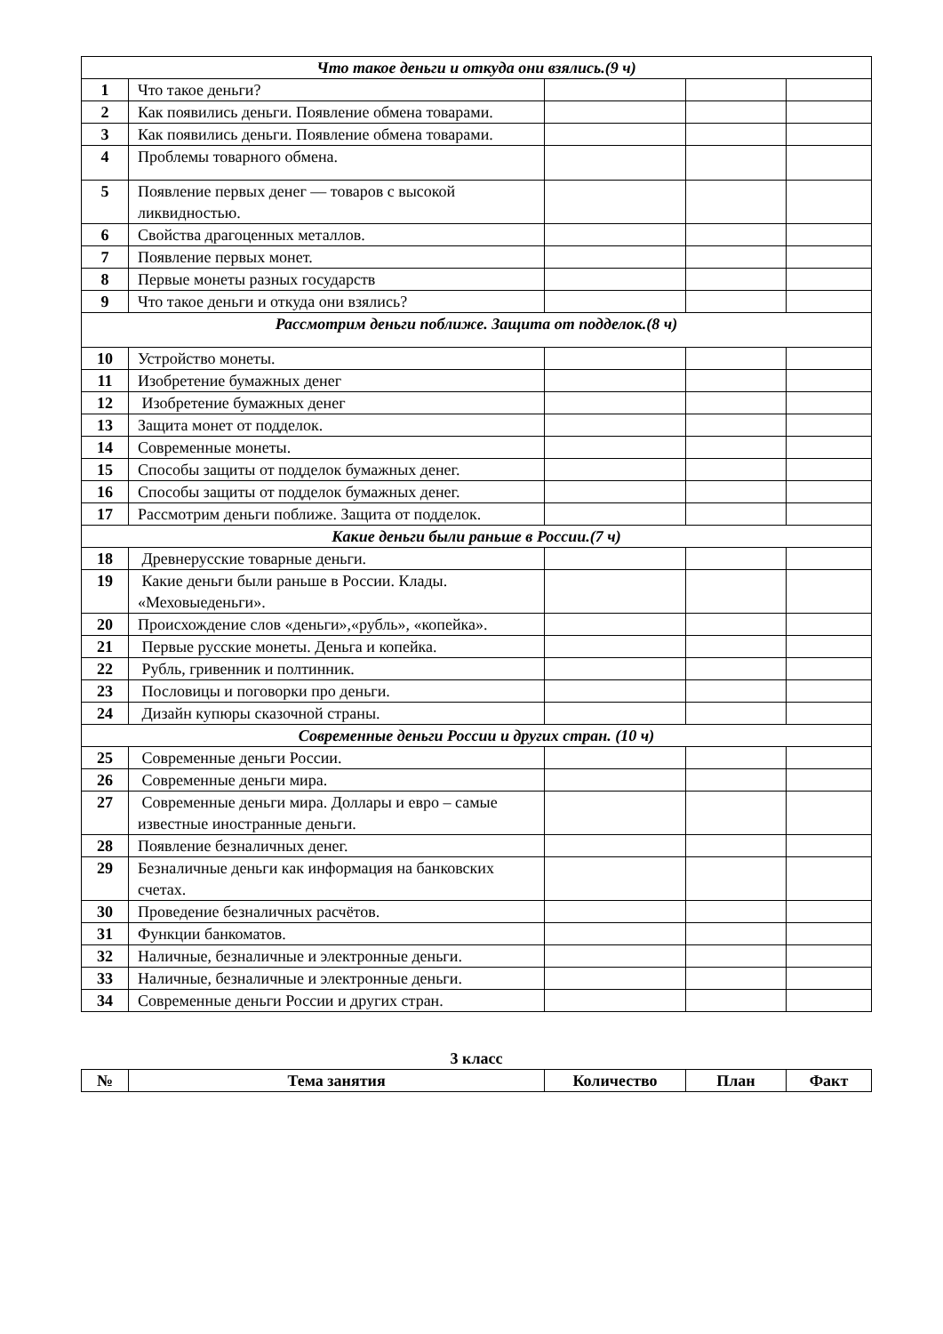| Что такое деньги и откуда они взялись.(9 ч) | | | | |
| 1 | Что такое деньги? | | | |
| 2 | Как появились деньги. Появление обмена товарами. | | | |
| 3 | Как появились деньги. Появление обмена товарами. | | | |
| 4 | Проблемы товарного обмена. | | | |
| 5 | Появление первых денег — товаров с высокой ликвидностью. | | | |
| 6 | Свойства драгоценных металлов. | | | |
| 7 | Появление первых монет. | | | |
| 8 | Первые монеты разных государств | | | |
| 9 | Что такое деньги и откуда они взялись? | | | |
| Рассмотрим деньги поближе. Защита от подделок.(8 ч) | | | | |
| 10 | Устройство монеты. | | | |
| 11 | Изобретение бумажных денег | | | |
| 12 | Изобретение бумажных денег | | | |
| 13 | Защита монет от подделок. | | | |
| 14 | Современные монеты. | | | |
| 15 | Способы защиты от подделок бумажных денег. | | | |
| 16 | Способы защиты от подделок бумажных денег. | | | |
| 17 | Рассмотрим деньги поближе. Защита от подделок. | | | |
| Какие деньги были раньше в России.(7 ч) | | | | |
| 18 | Древнерусские товарные деньги. | | | |
| 19 | Какие деньги были раньше в России. Клады. «Меховыеденьги». | | | |
| 20 | Происхождение слов «деньги»,«рубль», «копейка». | | | |
| 21 | Первые русские монеты. Деньга и копейка. | | | |
| 22 | Рубль, гривенник и полтинник. | | | |
| 23 | Пословицы и поговорки про деньги. | | | |
| 24 | Дизайн купюры сказочной страны. | | | |
| Современные деньги России и других стран. (10 ч) | | | | |
| 25 | Современные деньги России. | | | |
| 26 | Современные деньги мира. | | | |
| 27 | Современные деньги мира. Доллары и евро – самые известные иностранные деньги. | | | |
| 28 | Появление безналичных денег. | | | |
| 29 | Безналичные деньги как информация на банковских счетах. | | | |
| 30 | Проведение безналичных расчётов. | | | |
| 31 | Функции банкоматов. | | | |
| 32 | Наличные, безналичные и электронные деньги. | | | |
| 33 | Наличные, безналичные и электронные деньги. | | | |
| 34 | Современные деньги России и других стран. | | | |
3 класс
| № | Тема занятия | Количество | План | Факт |
| --- | --- | --- | --- | --- |